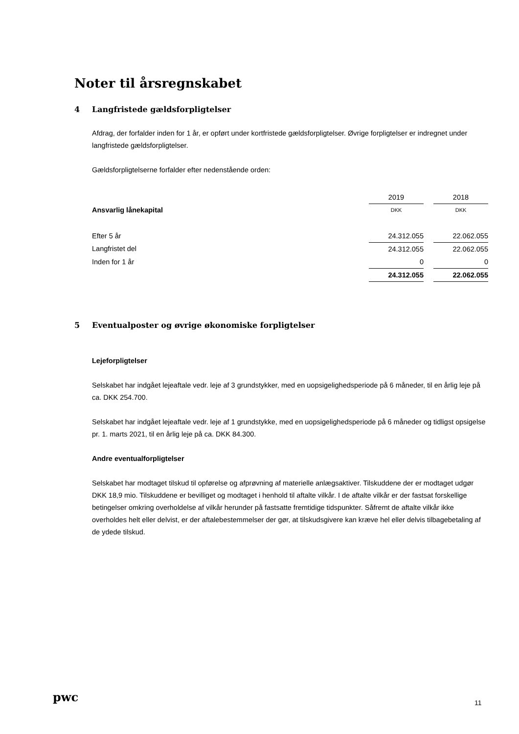Noter til årsregnskabet
4 Langfristede gældsforpligtelser
Afdrag, der forfalder inden for 1 år, er opført under kortfristede gældsforpligtelser. Øvrige forpligtelser er indregnet under langfristede gældsforpligtelser.
Gældsforpligtelserne forfalder efter nedenstående orden:
| | 2019 | | 2018 |
| Ansvarlig lånekapital | DKK | | DKK |
| Efter 5 år | 24.312.055 | | 22.062.055 |
| Langfristet del | 24.312.055 | | 22.062.055 |
| Inden for 1 år | 0 | | 0 |
| | 24.312.055 | | 22.062.055 |
5 Eventualposter og øvrige økonomiske forpligtelser
Lejeforpligtelser
Selskabet har indgået lejeaftale vedr. leje af 3 grundstykker, med en uopsigelighedsperiode på 6 måneder, til en årlig leje på ca. DKK 254.700.
Selskabet har indgået lejeaftale vedr. leje af 1 grundstykke, med en uopsigelighedsperiode på 6 måneder og tidligst opsigelse pr. 1. marts 2021, til en årlig leje på ca. DKK 84.300.
Andre eventualforpligtelser
Selskabet har modtaget tilskud til opførelse og afprøvning af materielle anlægsaktiver. Tilskuddene der er modtaget udgør DKK 18,9 mio. Tilskuddene er bevilliget og modtaget i henhold til aftalte vilkår. I de aftalte vilkår er der fastsat forskellige betingelser omkring overholdelse af vilkår herunder på fastsatte fremtidige tidspunkter. Såfremt de aftalte vilkår ikke overholdes helt eller delvist, er der aftalebestemmelser der gør, at tilskudsgivere kan kræve hel eller delvis tilbagebetaling af de ydede tilskud.
pwc 11